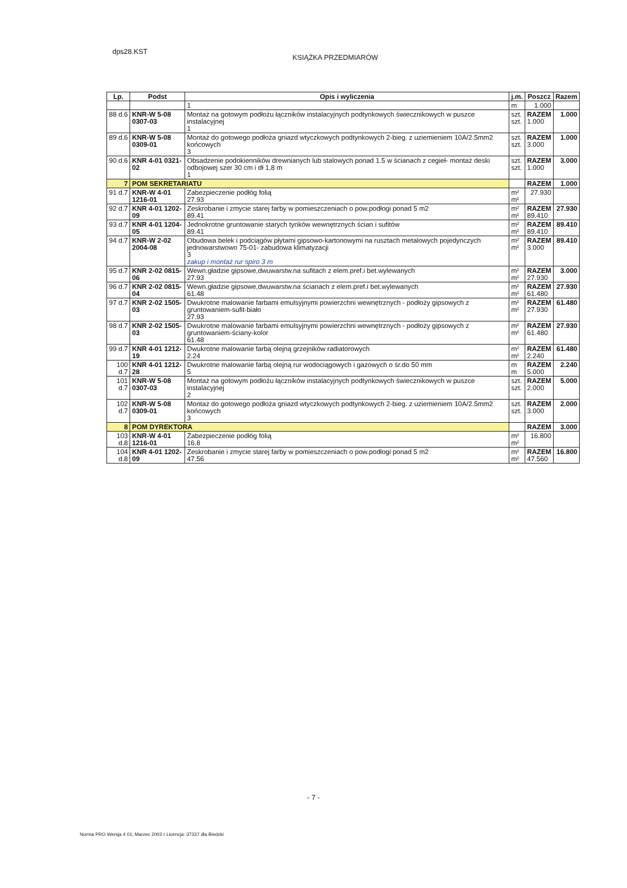dps28.KST
KSIĄŻKA PRZEDMIARÓW
| Lp. | Podst | Opis i wyliczenia | j.m. | Poszcz | Razem |
| --- | --- | --- | --- | --- | --- |
| | | 1 | m | 1.000 | |
| 88 d.6 | KNR-W 5-08 0307-03 | Montaż na gotowym podłożu łączników instalacyjnych podtynkowych świecznikowych w puszce instalacyjnej 1 | szt. szt. | RAZEM 1.000 | 1.000 |
| 89 d.6 | KNR-W 5-08 0309-01 | Montaż do gotowego podłoża gniazd wtyczkowych podtynkowych 2-bieg. z uziemieniem 10A/2.5mm2 końcowych 3 | szt. szt. | RAZEM 3.000 | 1.000 |
| 90 d.6 | KNR 4-01 0321-02 | Obsadzenie podokienników drewnianych lub stalowych ponad 1.5 w ścianach z cegieł- montaż deski odbojowej szer 30 cm i dł 1,8 m 1 | szt. szt. | RAZEM 1.000 | 3.000 |
| 7 | POM SEKRETARIATU | | | RAZEM | 1.000 |
| 91 d.7 | KNR-W 4-01 1216-01 | Zabezpieczenie podłóg folią 27.93 | m² m² | 27.930 | |
| 92 d.7 | KNR 4-01 1202-09 | Zeskrobanie i zmycie starej farby w pomieszczeniach o pow.podłogi ponad 5 m2 89.41 | m² m² | RAZEM 89.410 | 27.930 |
| 93 d.7 | KNR 4-01 1204-05 | Jednokrotne gruntowanie starych tynków wewnętrznych ścian i sufitów 89.41 | m² m² | RAZEM 89.410 | 89.410 |
| 94 d.7 | KNR-W 2-02 2004-08 | Obudowa belek i podciągów płytami gipsowo-kartonowymi na rusztach metalowych pojedynczych jednowarstwowo 75-01- zabudowa klimatyzacji 3 zakup i montaż rur spiro 3 m | m² m² | RAZEM 3.000 | 89.410 |
| 95 d.7 | KNR 2-02 0815-06 | Wewn.gładzie gipsowe,dwuwarstw.na sufitach z elem.pref.i bet.wylewanych 27.93 | m² m² | RAZEM 27.930 | 3.000 |
| 96 d.7 | KNR 2-02 0815-04 | Wewn.gładzie gipsowe,dwuwarstw.na ścianach z elem.pref.i bet.wylewanych 61.48 | m² m² | RAZEM 61.480 | 27.930 |
| 97 d.7 | KNR 2-02 1505-03 | Dwukrotne malowanie farbami emulsyjnymi powierzchni wewnętrznych - podłoży gipsowych z gruntowaniem-sufit-biało 27.93 | m² m² | RAZEM 27.930 | 61.480 |
| 98 d.7 | KNR 2-02 1505-03 | Dwukrotne malowanie farbami emulsyjnymi powierzchni wewnętrznych - podłoży gipsowych z gruntowaniem-ściany-kolor 61.48 | m² m² | RAZEM 61.480 | 27.930 |
| 99 d.7 | KNR 4-01 1212-19 | Dwukrotne malowanie farbą olejną grzejników radiatorowych 2.24 | m² m² | RAZEM 2.240 | 61.480 |
| 100 d.7 | KNR 4-01 1212-28 | Dwukrotne malowanie farbą olejną rur wodociągowych i gazowych o śr.do 50 mm 5 | m m | RAZEM 5.000 | 2.240 |
| 101 d.7 | KNR-W 5-08 0307-03 | Montaż na gotowym podłożu łączników instalacyjnych podtynkowych świecznikowych w puszce instalacyjnej 2 | szt. szt. | RAZEM 2.000 | 5.000 |
| 102 d.7 | KNR-W 5-08 0309-01 | Montaż do gotowego podłoża gniazd wtyczkowych podtynkowych 2-bieg. z uziemieniem 10A/2.5mm2 końcowych 3 | szt. szt. | RAZEM 3.000 | 2.000 |
| 8 | POM DYREKTORA | | | RAZEM | 3.000 |
| 103 d.8 | KNR-W 4-01 1216-01 | Zabezpieczenie podłóg folią 16.8 | m² m² | 16.800 | |
| 104 d.8 | KNR 4-01 1202-09 | Zeskrobanie i zmycie starej farby w pomieszczeniach o pow.podłogi ponad 5 m2 47.56 | m² m² | RAZEM 47.560 | 16.800 |
- 7 -
Norma PRO Wersja 4 01, Marzec 2003 r Licencja: 37337 dla Biedzki